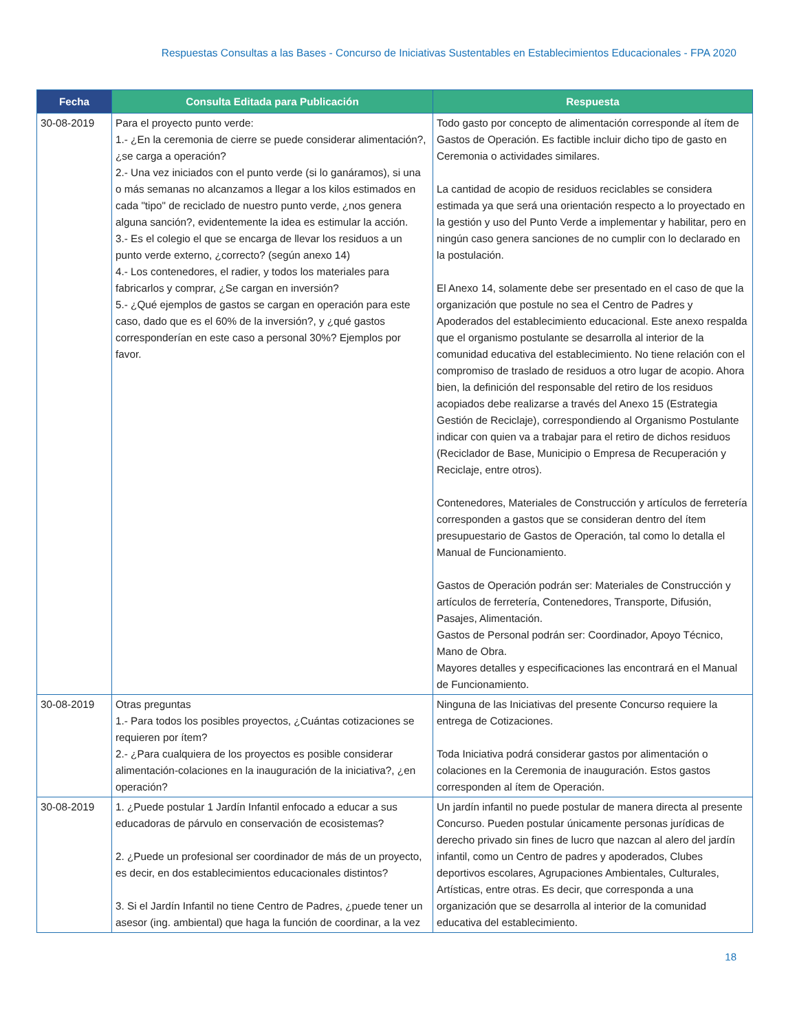Respuestas Consultas a las Bases - Concurso de Iniciativas Sustentables en Establecimientos Educacionales - FPA 2020
| Fecha | Consulta Editada para Publicación | Respuesta |
| --- | --- | --- |
| 30-08-2019 | Para el proyecto punto verde: 1.- ¿En la ceremonia de cierre se puede considerar alimentación?, ¿se carga a operación? 2.- Una vez iniciados con el punto verde (si lo ganáramos), si una o más semanas no alcanzamos a llegar a los kilos estimados en cada "tipo" de reciclado de nuestro punto verde, ¿nos genera alguna sanción?, evidentemente la idea es estimular la acción. 3.- Es el colegio el que se encarga de llevar los residuos a un punto verde externo, ¿correcto? (según anexo 14) 4.- Los contenedores, el radier, y todos los materiales para fabricarlos y comprar, ¿Se cargan en inversión? 5.- ¿Qué ejemplos de gastos se cargan en operación para este caso, dado que es el 60% de la inversión?, y ¿qué gastos corresponderían en este caso a personal 30%? Ejemplos por favor. | Todo gasto por concepto de alimentación corresponde al ítem de Gastos de Operación. Es factible incluir dicho tipo de gasto en Ceremonia o actividades similares. La cantidad de acopio de residuos reciclables se considera estimada ya que será una orientación respecto a lo proyectado en la gestión y uso del Punto Verde a implementar y habilitar, pero en ningún caso genera sanciones de no cumplir con lo declarado en la postulación. El Anexo 14, solamente debe ser presentado en el caso de que la organización que postule no sea el Centro de Padres y Apoderados del establecimiento educacional. Este anexo respalda que el organismo postulante se desarrolla al interior de la comunidad educativa del establecimiento. No tiene relación con el compromiso de traslado de residuos a otro lugar de acopio. Ahora bien, la definición del responsable del retiro de los residuos acopiados debe realizarse a través del Anexo 15 (Estrategia Gestión de Reciclaje), correspondiendo al Organismo Postulante indicar con quien va a trabajar para el retiro de dichos residuos (Reciclador de Base, Municipio o Empresa de Recuperación y Reciclaje, entre otros). Contenedores, Materiales de Construcción y artículos de ferretería corresponden a gastos que se consideran dentro del ítem presupuestario de Gastos de Operación, tal como lo detalla el Manual de Funcionamiento. Gastos de Operación podrán ser: Materiales de Construcción y artículos de ferretería, Contenedores, Transporte, Difusión, Pasajes, Alimentación. Gastos de Personal podrán ser: Coordinador, Apoyo Técnico, Mano de Obra. Mayores detalles y especificaciones las encontrará en el Manual de Funcionamiento. |
| 30-08-2019 | Otras preguntas 1.- Para todos los posibles proyectos, ¿Cuántas cotizaciones se requieren por ítem? 2.- ¿Para cualquiera de los proyectos es posible considerar alimentación-colaciones en la inauguración de la iniciativa?, ¿en operación? | Ninguna de las Iniciativas del presente Concurso requiere la entrega de Cotizaciones. Toda Iniciativa podrá considerar gastos por alimentación o colaciones en la Ceremonia de inauguración. Estos gastos corresponden al ítem de Operación. |
| 30-08-2019 | 1. ¿Puede postular 1 Jardín Infantil enfocado a educar a sus educadoras de párvulo en conservación de ecosistemas? 2. ¿Puede un profesional ser coordinador de más de un proyecto, es decir, en dos establecimientos educacionales distintos? 3. Si el Jardín Infantil no tiene Centro de Padres, ¿puede tener un asesor (ing. ambiental) que haga la función de coordinar, a la vez | Un jardín infantil no puede postular de manera directa al presente Concurso. Pueden postular únicamente personas jurídicas de derecho privado sin fines de lucro que nazcan al alero del jardín infantil, como un Centro de padres y apoderados, Clubes deportivos escolares, Agrupaciones Ambientales, Culturales, Artísticas, entre otras. Es decir, que corresponda a una organización que se desarrolla al interior de la comunidad educativa del establecimiento. |
18